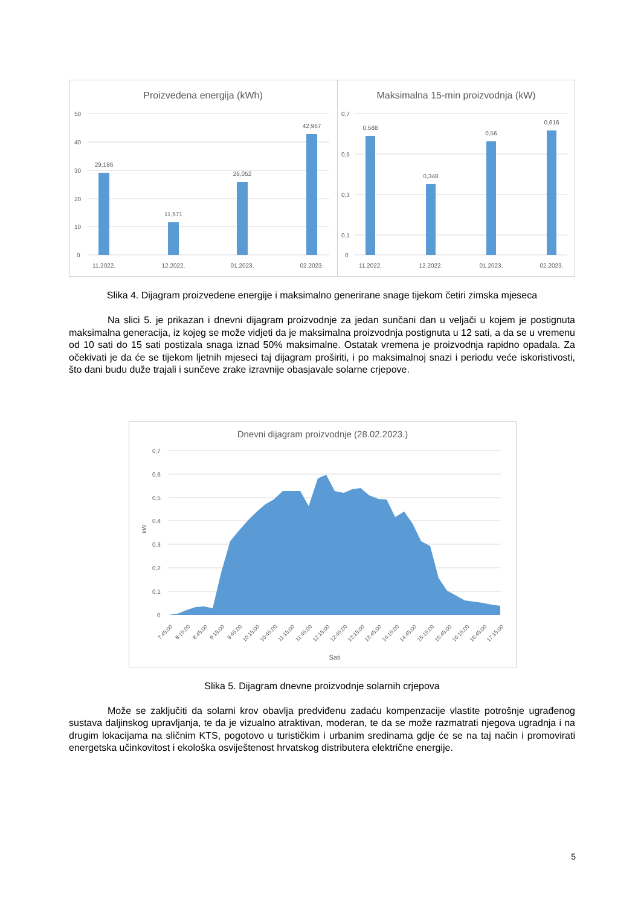Proizvedena energija (kWh)
50
40
30
20
10
0
29,186
11,671
26,052
42,967
11.2022.
12.2022.
01.2023.
02.2023.
Maksimalna 15-min proizvodnja (kW)
0,7
0,5
0,3
0,1
0
0,588
0,348
0,56
0,616
11.2022.
12.2022.
01.2023.
02.2023.
Slika 4. Dijagram proizvedene energije i maksimalno generirane snage tijekom četiri zimska mjeseca
Na slici 5. je prikazan i dnevni dijagram proizvodnje za jedan sunčani dan u veljači u kojem je postignuta maksimalna generacija, iz kojeg se može vidjeti da je maksimalna proizvodnja postignuta u 12 sati, a da se u vremenu od 10 sati do 15 sati postizala snaga iznad 50% maksimalne. Ostatak vremena je proizvodnja rapidno opadala. Za očekivati je da će se tijekom ljetnih mjeseci taj dijagram proširiti, i po maksimalnoj snazi i periodu veće iskoristivosti, što dani budu duže trajali i sunčeve zrake izravnije obasjavale solarne crjepove.
Dnevni dijagram proizvodnje (28.02.2023.)
0,7
0,6
0,5
0,4
0,3
0,2
0,1
0
kW
7:45:00
8:15:00
8:45:00
9:15:00
9:45:00
10:15:00
10:45:00
11:15:00
11:45:00
12:15:00
12:45:00
13:15:00
13:45:00
14:15:00
14:45:00
15:15:00
15:45:00
16:15:00
16:45:00
17:15:00
Sati
Slika 5. Dijagram dnevne proizvodnje solarnih crjepova
Može se zaključiti da solarni krov obavlja predviđenu zadaću kompenzacije vlastite potrošnje ugrađenog sustava daljinskog upravljanja, te da je vizualno atraktivan, moderan, te da se može razmatrati njegova ugradnja i na drugim lokacijama na sličnim KTS, pogotovo u turističkim i urbanim sredinama gdje će se na taj način i promovirati energetska učinkovitost i ekološka osviještenost hrvatskog distributera električne energije.
5